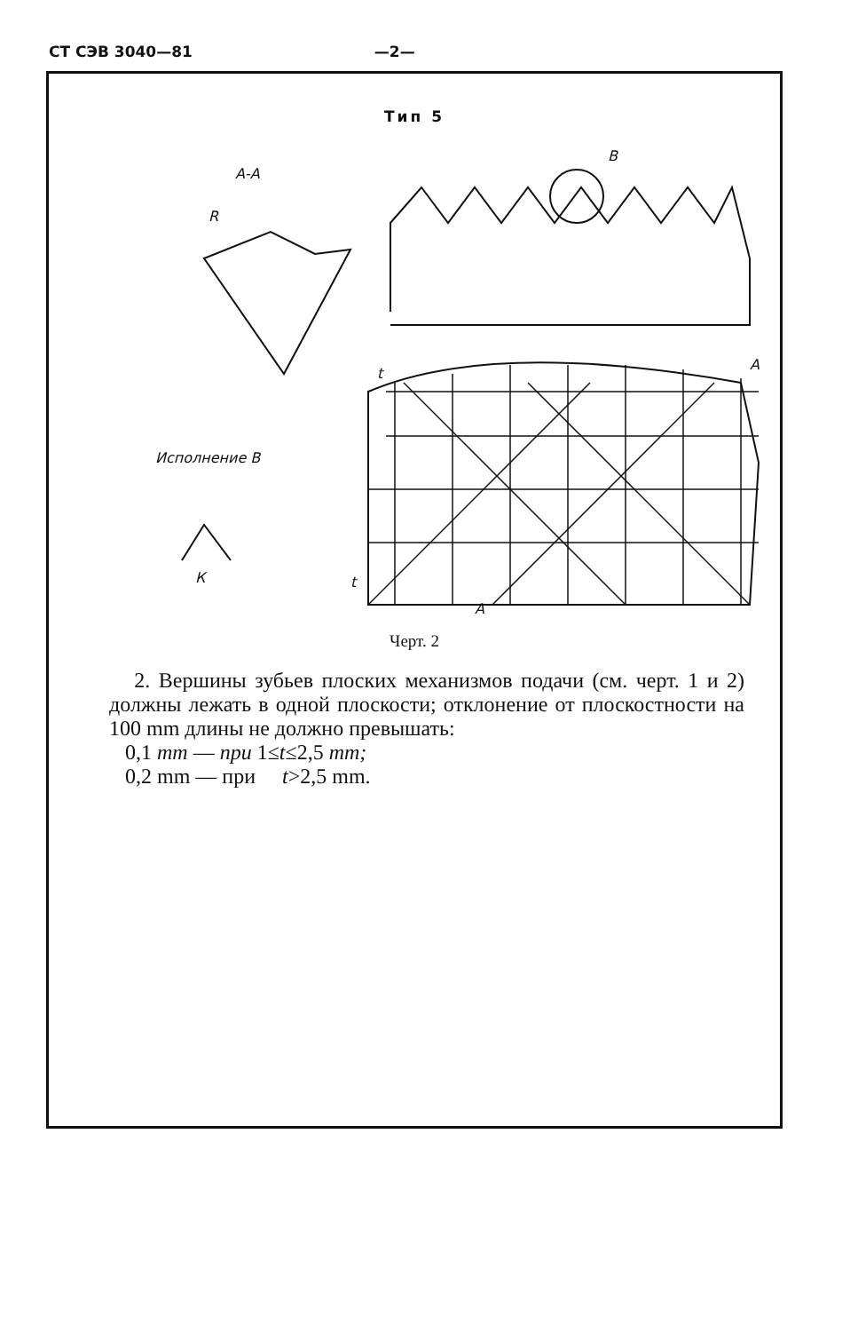СТ СЭВ 3040—81 —2—
Тип 5
А-А
В
А
t
t
А
R
Исполнение В
К
Черт. 2
2. Вершины зубьев плоских механизмов подачи (см. черт. 1 и 2) должны лежать в одной плоскости; отклонение от плоскостности на 100 mm длины не должно превышать:
0,1 mm — при 1≤t≤2,5 mm;
0,2 mm — при t>2,5 mm.